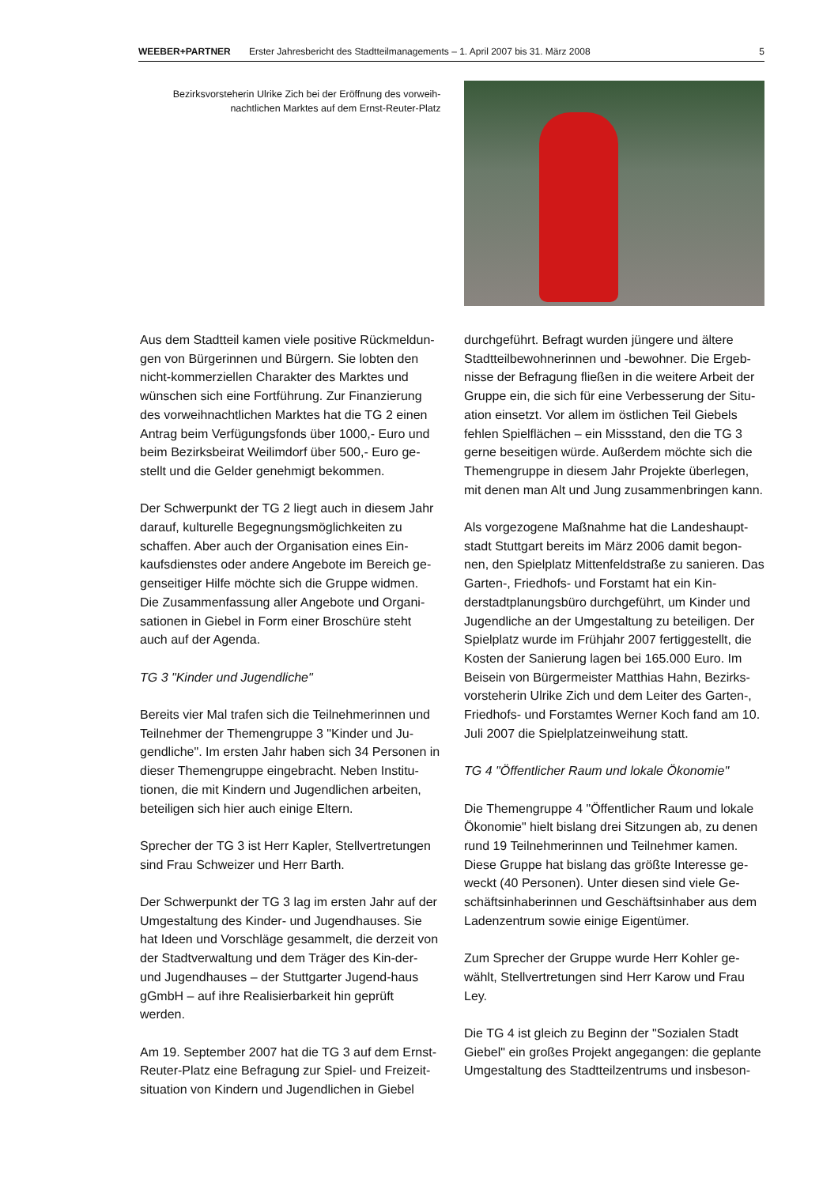WEEBER+PARTNER Erster Jahresbericht des Stadtteilmanagements – 1. April 2007 bis 31. März 2008 5
Bezirksvorsteherin Ulrike Zich bei der Eröffnung des vorweih-nachtlichen Marktes auf dem Ernst-Reuter-Platz
Aus dem Stadtteil kamen viele positive Rückmeldun-gen von Bürgerinnen und Bürgern. Sie lobten den nicht-kommerziellen Charakter des Marktes und wünschen sich eine Fortführung. Zur Finanzierung des vorweihnachtlichen Marktes hat die TG 2 einen Antrag beim Verfügungsfonds über 1000,- Euro und beim Bezirksbeirat Weilimdorf über 500,- Euro ge-stellt und die Gelder genehmigt bekommen.
Der Schwerpunkt der TG 2 liegt auch in diesem Jahr darauf, kulturelle Begegnungsmöglichkeiten zu schaffen. Aber auch der Organisation eines Ein-kaufsdienstes oder andere Angebote im Bereich ge-genseitiger Hilfe möchte sich die Gruppe widmen. Die Zusammenfassung aller Angebote und Organi-sationen in Giebel in Form einer Broschüre steht auch auf der Agenda.
TG 3 "Kinder und Jugendliche"
Bereits vier Mal trafen sich die Teilnehmerinnen und Teilnehmer der Themengruppe 3 "Kinder und Ju-gendliche". Im ersten Jahr haben sich 34 Personen in dieser Themengruppe eingebracht. Neben Institu-tionen, die mit Kindern und Jugendlichen arbeiten, beteiligen sich hier auch einige Eltern.
Sprecher der TG 3 ist Herr Kapler, Stellvertretungen sind Frau Schweizer und Herr Barth.
Der Schwerpunkt der TG 3 lag im ersten Jahr auf der Umgestaltung des Kinder- und Jugendhauses. Sie hat Ideen und Vorschläge gesammelt, die derzeit von der Stadtverwaltung und dem Träger des Kin-der- und Jugendhauses – der Stuttgarter Jugend-haus gGmbH – auf ihre Realisierbarkeit hin geprüft werden.
Am 19. September 2007 hat die TG 3 auf dem Ernst-Reuter-Platz eine Befragung zur Spiel- und Freizeit-situation von Kindern und Jugendlichen in Giebel
durchgeführt. Befragt wurden jüngere und ältere Stadtteilbewohnerinnen und -bewohner. Die Ergeb-nisse der Befragung fließen in die weitere Arbeit der Gruppe ein, die sich für eine Verbesserung der Situ-ation einsetzt. Vor allem im östlichen Teil Giebels fehlen Spielflächen – ein Missstand, den die TG 3 gerne beseitigen würde. Außerdem möchte sich die Themengruppe in diesem Jahr Projekte überlegen, mit denen man Alt und Jung zusammenbringen kann.
Als vorgezogene Maßnahme hat die Landeshaupt-stadt Stuttgart bereits im März 2006 damit begon-nen, den Spielplatz Mittenfeldstraße zu sanieren. Das Garten-, Friedhofs- und Forstamt hat ein Kin-derstadtplanungsbüro durchgeführt, um Kinder und Jugendliche an der Umgestaltung zu beteiligen. Der Spielplatz wurde im Frühjahr 2007 fertiggestellt, die Kosten der Sanierung lagen bei 165.000 Euro. Im Beisein von Bürgermeister Matthias Hahn, Bezirks-vorsteherin Ulrike Zich und dem Leiter des Garten-, Friedhofs- und Forstamtes Werner Koch fand am 10. Juli 2007 die Spielplatzeinweihung statt.
TG 4 "Öffentlicher Raum und lokale Ökonomie"
Die Themengruppe 4 "Öffentlicher Raum und lokale Ökonomie" hielt bislang drei Sitzungen ab, zu denen rund 19 Teilnehmerinnen und Teilnehmer kamen. Diese Gruppe hat bislang das größte Interesse ge-weckt (40 Personen). Unter diesen sind viele Ge-schäftsinhaberinnen und Geschäftsinhaber aus dem Ladenzentrum sowie einige Eigentümer.
Zum Sprecher der Gruppe wurde Herr Kohler ge-wählt, Stellvertretungen sind Herr Karow und Frau Ley.
Die TG 4 ist gleich zu Beginn der "Sozialen Stadt Giebel" ein großes Projekt angegangen: die geplante Umgestaltung des Stadtteilzentrums und insbeson-